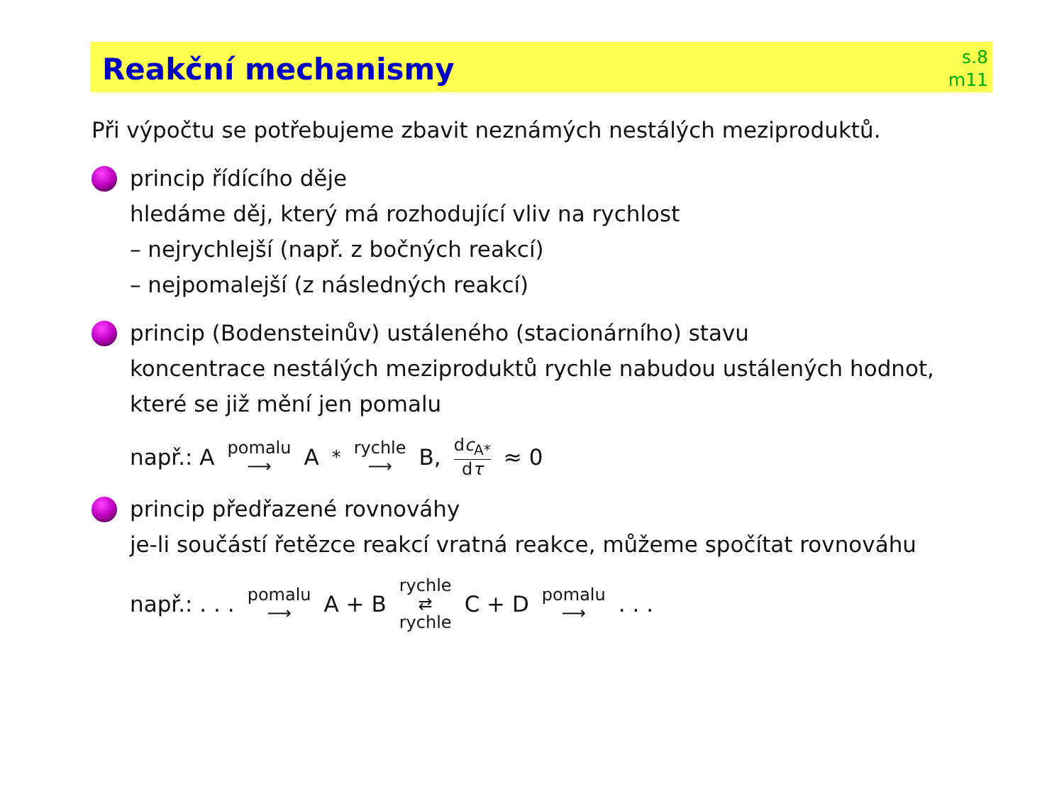Reakční mechanismy
s.8
m11
Při výpočtu se potřebujeme zbavit neznámých nestálých meziproduktů.
princip řídícího děje
hledáme děj, který má rozhodující vliv na rychlost
– nejrychlejší (např. z bočných reakcí)
– nejpomalejší (z následných reakcí)
princip (Bodensteinův) ustáleného (stacionárního) stavu
koncentrace nestálých meziproduktů rychle nabudou ustálených hodnot, které se již mění jen pomalu
např.: A pomalu ⟶ A<sup>*</sup> rychle ⟶ B, dc<sub>A*</sub> dτ ≈ 0
princip předřazené rovnováhy
je-li součástí řetězce reakcí vratná reakce, můžeme spočítat rovnováhu
např.: . . . pomalu ⟶ A + B rychle ⇄ rychle C + D pomalu ⟶ . . .